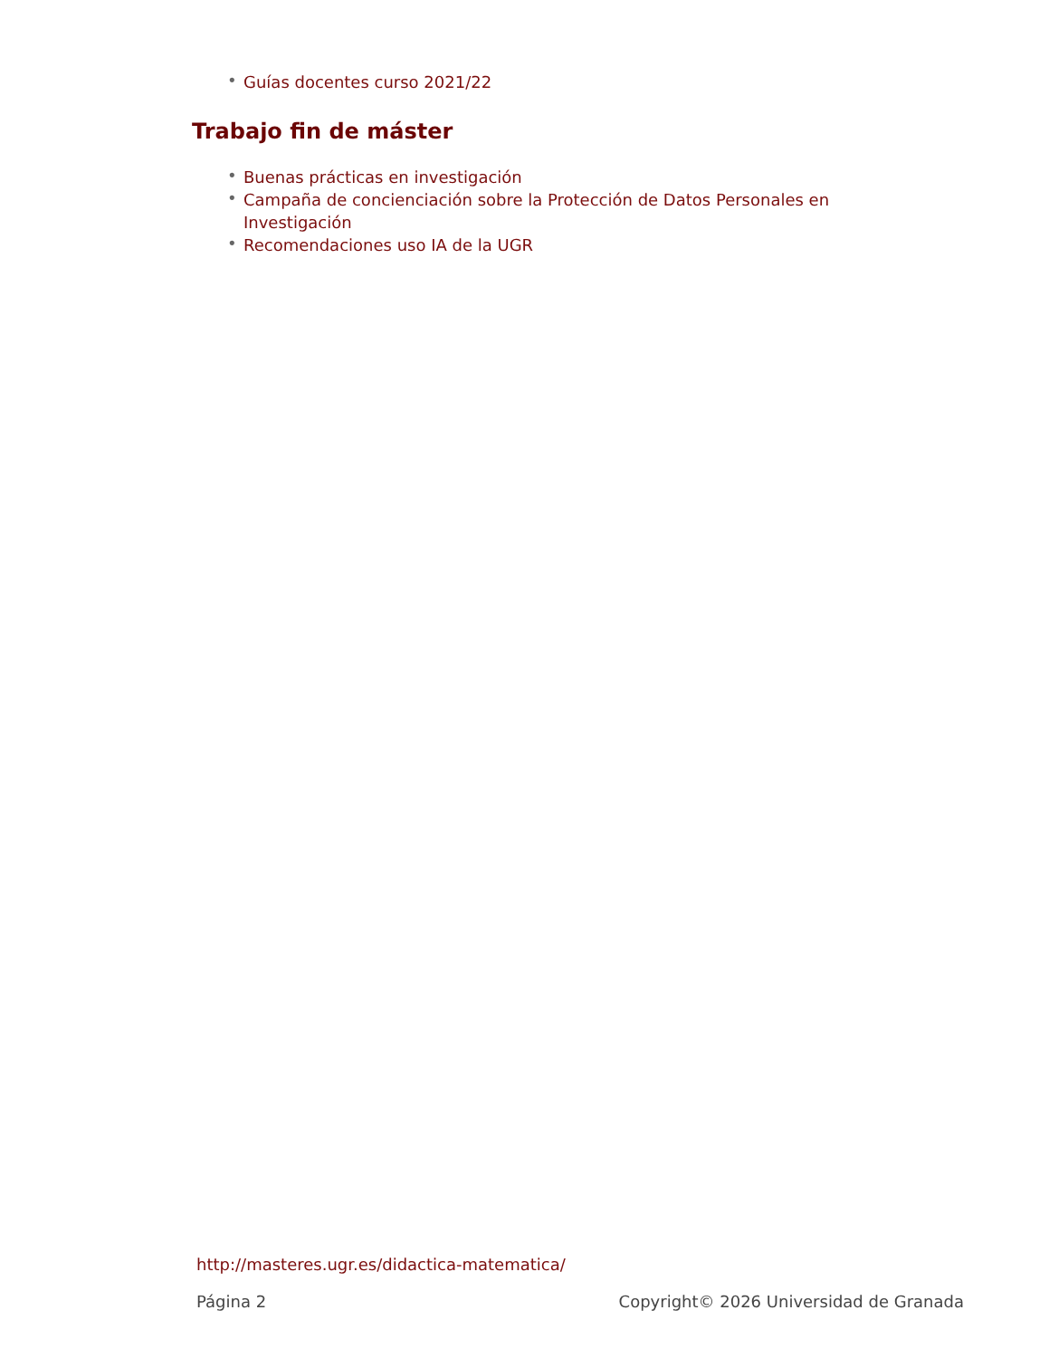• Guías docentes curso 2021/22
Trabajo fin de máster
• Buenas prácticas en investigación
• Campaña de concienciación sobre la Protección de Datos Personales en Investigación
• Recomendaciones uso IA de la UGR
http://masteres.ugr.es/didactica-matematica/
Página 2 Copyright© 2026 Universidad de Granada